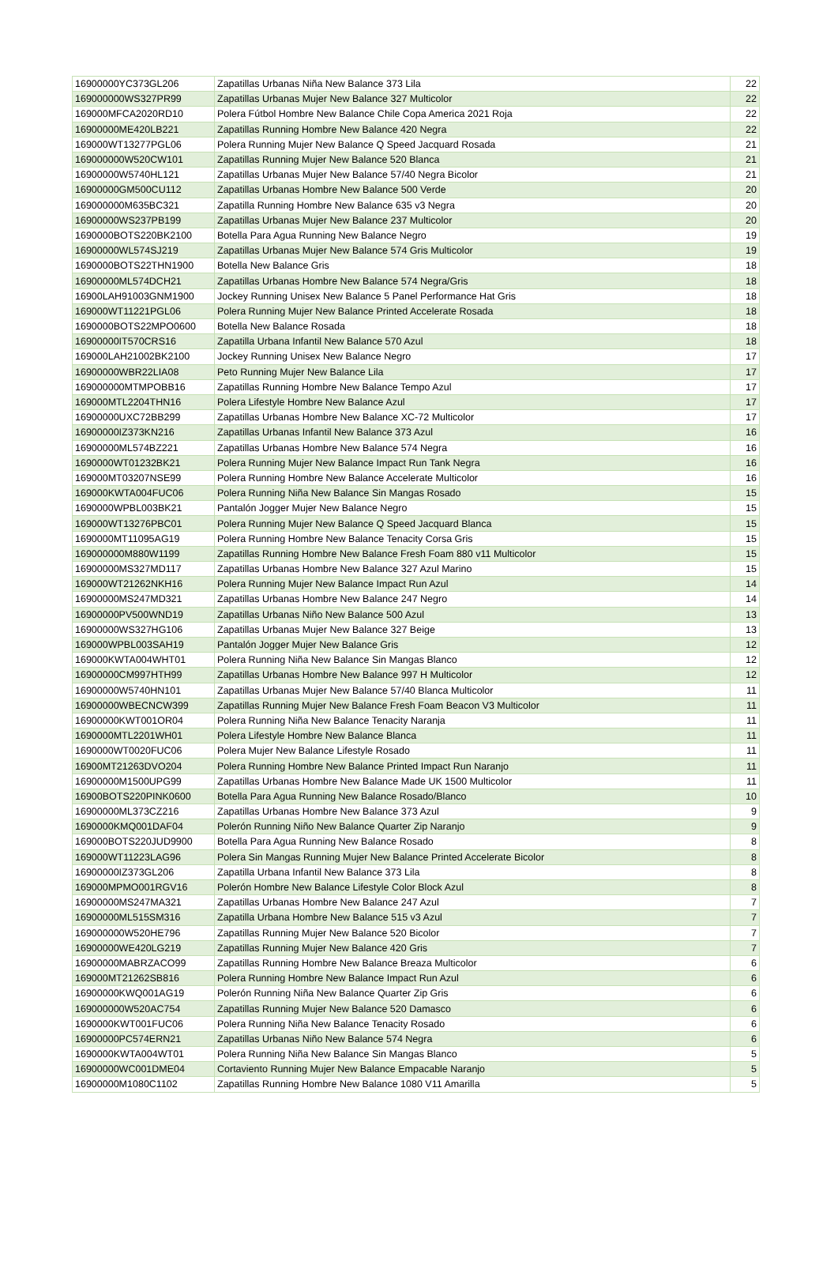| 16900000YC373GL206 | Zapatillas Urbanas Niña New Balance 373 Lila | 22 |
| 169000000WS327PR99 | Zapatillas Urbanas Mujer New Balance 327 Multicolor | 22 |
| 169000MFCA2020RD10 | Polera Fútbol Hombre New Balance Chile Copa America 2021 Roja | 22 |
| 16900000ME420LB221 | Zapatillas Running Hombre New Balance 420 Negra | 22 |
| 169000WT13277PGL06 | Polera Running Mujer New Balance Q Speed Jacquard Rosada | 21 |
| 169000000W520CW101 | Zapatillas Running Mujer New Balance 520 Blanca | 21 |
| 16900000W5740HL121 | Zapatillas Urbanas Mujer New Balance 57/40 Negra Bicolor | 21 |
| 16900000GM500CU112 | Zapatillas Urbanas Hombre New Balance 500 Verde | 20 |
| 169000000M635BC321 | Zapatilla Running Hombre New Balance 635 v3 Negra | 20 |
| 16900000WS237PB199 | Zapatillas Urbanas Mujer New Balance 237 Multicolor | 20 |
| 1690000BOTS220BK2100 | Botella Para Agua Running New Balance Negro | 19 |
| 16900000WL574SJ219 | Zapatillas Urbanas Mujer New Balance 574 Gris Multicolor | 19 |
| 1690000BOTS22THN1900 | Botella New Balance Gris | 18 |
| 16900000ML574DCH21 | Zapatillas Urbanas Hombre New Balance 574 Negra/Gris | 18 |
| 16900LAH91003GNM1900 | Jockey Running Unisex New Balance 5 Panel Performance Hat Gris | 18 |
| 169000WT11221PGL06 | Polera Running Mujer New Balance Printed Accelerate Rosada | 18 |
| 1690000BOTS22MPO0600 | Botella New Balance Rosada | 18 |
| 16900000IT570CRS16 | Zapatilla Urbana Infantil New Balance 570 Azul | 18 |
| 169000LAH21002BK2100 | Jockey Running Unisex New Balance Negro | 17 |
| 16900000WBR22LIA08 | Peto Running Mujer New Balance Lila | 17 |
| 169000000MTMPOBB16 | Zapatillas Running Hombre New Balance Tempo Azul | 17 |
| 169000MTL2204THN16 | Polera Lifestyle Hombre New Balance Azul | 17 |
| 16900000UXC72BB299 | Zapatillas Urbanas Hombre New Balance XC-72 Multicolor | 17 |
| 16900000IZ373KN216 | Zapatillas Urbanas Infantil New Balance 373 Azul | 16 |
| 16900000ML574BZ221 | Zapatillas Urbanas Hombre New Balance 574 Negra | 16 |
| 1690000WT01232BK21 | Polera Running Mujer New Balance Impact Run Tank Negra | 16 |
| 169000MT03207NSE99 | Polera Running Hombre New Balance Accelerate Multicolor | 16 |
| 169000KWTA004FUC06 | Polera Running Niña New Balance Sin Mangas Rosado | 15 |
| 1690000WPBL003BK21 | Pantalón Jogger Mujer New Balance Negro | 15 |
| 169000WT13276PBC01 | Polera Running Mujer New Balance Q Speed Jacquard Blanca | 15 |
| 1690000MT11095AG19 | Polera Running Hombre New Balance Tenacity Corsa Gris | 15 |
| 169000000M880W1199 | Zapatillas Running Hombre New Balance Fresh Foam 880 v11 Multicolor | 15 |
| 16900000MS327MD117 | Zapatillas Urbanas Hombre New Balance 327 Azul Marino | 15 |
| 169000WT21262NKH16 | Polera Running Mujer New Balance Impact Run Azul | 14 |
| 16900000MS247MD321 | Zapatillas Urbanas Hombre New Balance 247 Negro | 14 |
| 16900000PV500WND19 | Zapatillas Urbanas Niño New Balance 500 Azul | 13 |
| 16900000WS327HG106 | Zapatillas Urbanas Mujer New Balance 327 Beige | 13 |
| 169000WPBL003SAH19 | Pantalón Jogger Mujer New Balance Gris | 12 |
| 169000KWTA004WHT01 | Polera Running Niña New Balance Sin Mangas Blanco | 12 |
| 16900000CM997HTH99 | Zapatillas Urbanas Hombre New Balance 997 H Multicolor | 12 |
| 16900000W5740HN101 | Zapatillas Urbanas Mujer New Balance 57/40 Blanca Multicolor | 11 |
| 16900000WBECNCW399 | Zapatillas Running Mujer New Balance Fresh Foam Beacon V3 Multicolor | 11 |
| 16900000KWT001OR04 | Polera Running Niña New Balance Tenacity Naranja | 11 |
| 1690000MTL2201WH01 | Polera Lifestyle Hombre New Balance Blanca | 11 |
| 1690000WT0020FUC06 | Polera Mujer New Balance Lifestyle Rosado | 11 |
| 16900MT21263DVO204 | Polera Running Hombre New Balance Printed Impact Run Naranjo | 11 |
| 16900000M1500UPG99 | Zapatillas Urbanas Hombre New Balance Made UK 1500 Multicolor | 11 |
| 16900BOTS220PINK0600 | Botella Para Agua Running New Balance Rosado/Blanco | 10 |
| 16900000ML373CZ216 | Zapatillas Urbanas Hombre New Balance 373 Azul | 9 |
| 1690000KMQ001DAF04 | Polerón Running Niño New Balance Quarter Zip Naranjo | 9 |
| 169000BOTS220JUD9900 | Botella Para Agua Running New Balance Rosado | 8 |
| 169000WT11223LAG96 | Polera Sin Mangas Running Mujer New Balance Printed Accelerate Bicolor | 8 |
| 16900000IZ373GL206 | Zapatilla Urbana Infantil New Balance 373 Lila | 8 |
| 169000MPMO001RGV16 | Polerón Hombre New Balance Lifestyle Color Block Azul | 8 |
| 16900000MS247MA321 | Zapatillas Urbanas Hombre New Balance 247 Azul | 7 |
| 16900000ML515SM316 | Zapatilla Urbana Hombre New Balance 515 v3 Azul | 7 |
| 169000000W520HE796 | Zapatillas Running Mujer New Balance 520 Bicolor | 7 |
| 16900000WE420LG219 | Zapatillas Running Mujer New Balance 420 Gris | 7 |
| 16900000MABRZACO99 | Zapatillas Running Hombre New Balance Breaza Multicolor | 6 |
| 169000MT21262SB816 | Polera Running Hombre New Balance Impact Run Azul | 6 |
| 16900000KWQ001AG19 | Polerón Running Niña New Balance Quarter Zip Gris | 6 |
| 169000000W520AC754 | Zapatillas Running Mujer New Balance 520 Damasco | 6 |
| 1690000KWT001FUC06 | Polera Running Niña New Balance Tenacity Rosado | 6 |
| 16900000PC574ERN21 | Zapatillas Urbanas Niño New Balance 574 Negra | 6 |
| 1690000KWTA004WT01 | Polera Running Niña New Balance Sin Mangas Blanco | 5 |
| 16900000WC001DME04 | Cortaviento Running Mujer New Balance Empacable Naranjo | 5 |
| 16900000M1080C1102 | Zapatillas Running Hombre New Balance 1080 V11 Amarilla | 5 |